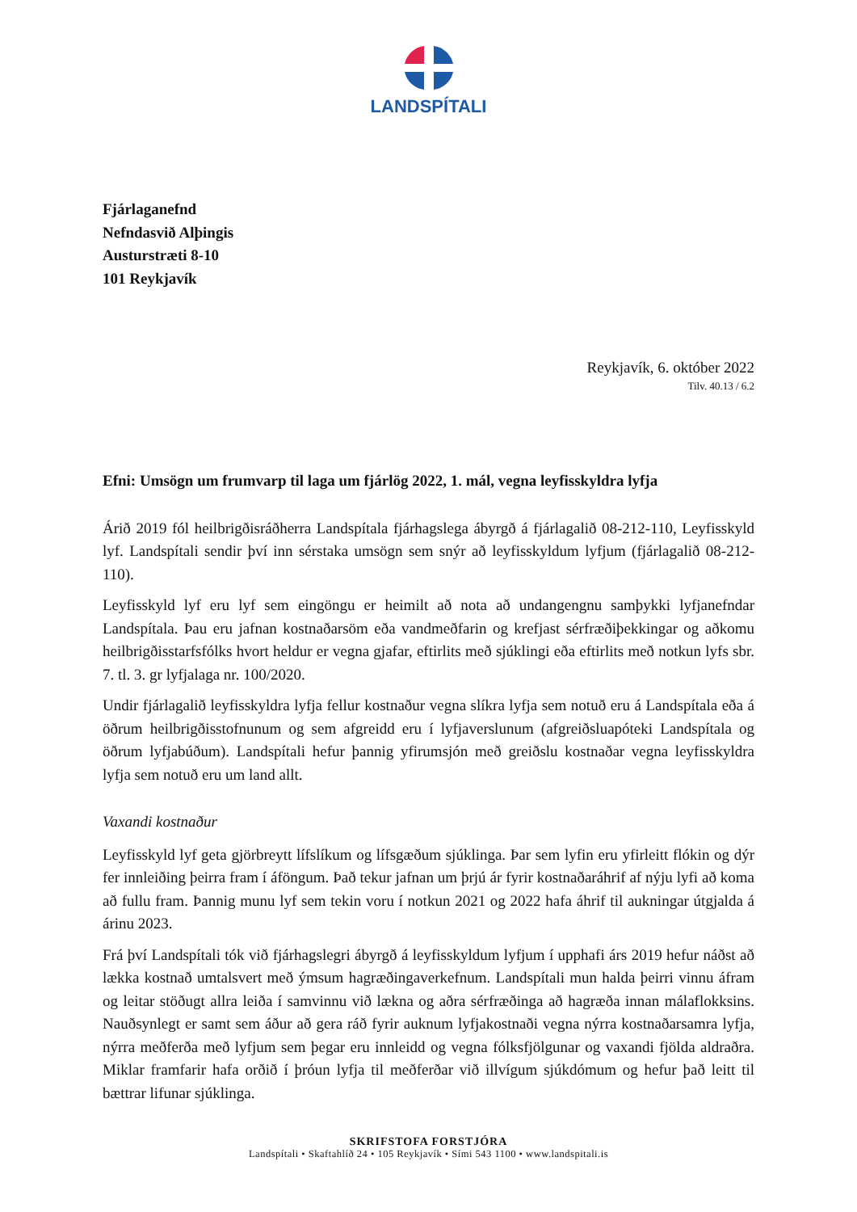LANDSPÍTALI
Fjárlaganefnd
Nefndasvið Alþingis
Austurstræti 8-10
101 Reykjavík
Reykjavík, 6. október 2022
Tilv. 40.13 / 6.2
Efni: Umsögn um frumvarp til laga um fjárlög 2022, 1. mál, vegna leyfisskyldra lyfja
Árið 2019 fól heilbrigðisráðherra Landspítala fjárhagslega ábyrgð á fjárlagalið 08-212-110, Leyfisskyld lyf. Landspítali sendir því inn sérstaka umsögn sem snýr að leyfisskyldum lyfjum (fjárlagalið 08-212-110).
Leyfisskyld lyf eru lyf sem eingöngu er heimilt að nota að undangengnu samþykki lyfjanefndar Landspítala. Þau eru jafnan kostnaðarsöm eða vandmeðfarin og krefjast sérfræðiþekkingar og aðkomu heilbrigðisstarfsfólks hvort heldur er vegna gjafar, eftirlits með sjúklingi eða eftirlits með notkun lyfs sbr. 7. tl. 3. gr lyfjalaga nr. 100/2020.
Undir fjárlagalið leyfisskyldra lyfja fellur kostnaður vegna slíkra lyfja sem notuð eru á Landspítala eða á öðrum heilbrigðisstofnunum og sem afgreidd eru í lyfjaverslunum (afgreiðsluapóteki Landspítala og öðrum lyfjabúðum). Landspítali hefur þannig yfirumsjón með greiðslu kostnaðar vegna leyfisskyldra lyfja sem notuð eru um land allt.
Vaxandi kostnaður
Leyfisskyld lyf geta gjörbreytt lífslíkum og lífsgæðum sjúklinga. Þar sem lyfin eru yfirleitt flókin og dýr fer innleiðing þeirra fram í áföngum. Það tekur jafnan um þrjú ár fyrir kostnaðaráhrif af nýju lyfi að koma að fullu fram. Þannig munu lyf sem tekin voru í notkun 2021 og 2022 hafa áhrif til aukningar útgjalda á árinu 2023.
Frá því Landspítali tók við fjárhagslegri ábyrgð á leyfisskyldum lyfjum í upphafi árs 2019 hefur náðst að lækka kostnað umtalsvert með ýmsum hagræðingaverkefnum. Landspítali mun halda þeirri vinnu áfram og leitar stöðugt allra leiða í samvinnu við lækna og aðra sérfræðinga að hagræða innan málaflokksins. Nauðsynlegt er samt sem áður að gera ráð fyrir auknum lyfjakostnaði vegna nýrra kostnaðarsamra lyfja, nýrra meðferða með lyfjum sem þegar eru innleidd og vegna fólksfjölgunar og vaxandi fjölda aldraðra. Miklar framfarir hafa orðið í þróun lyfja til meðferðar við illvígum sjúkdómum og hefur það leitt til bættrar lifunar sjúklinga.
SKRIFSTOFA FORSTJÓRA
Landspítali • Skaftahlíð 24 • 105 Reykjavík • Sími 543 1100 • www.landspitali.is